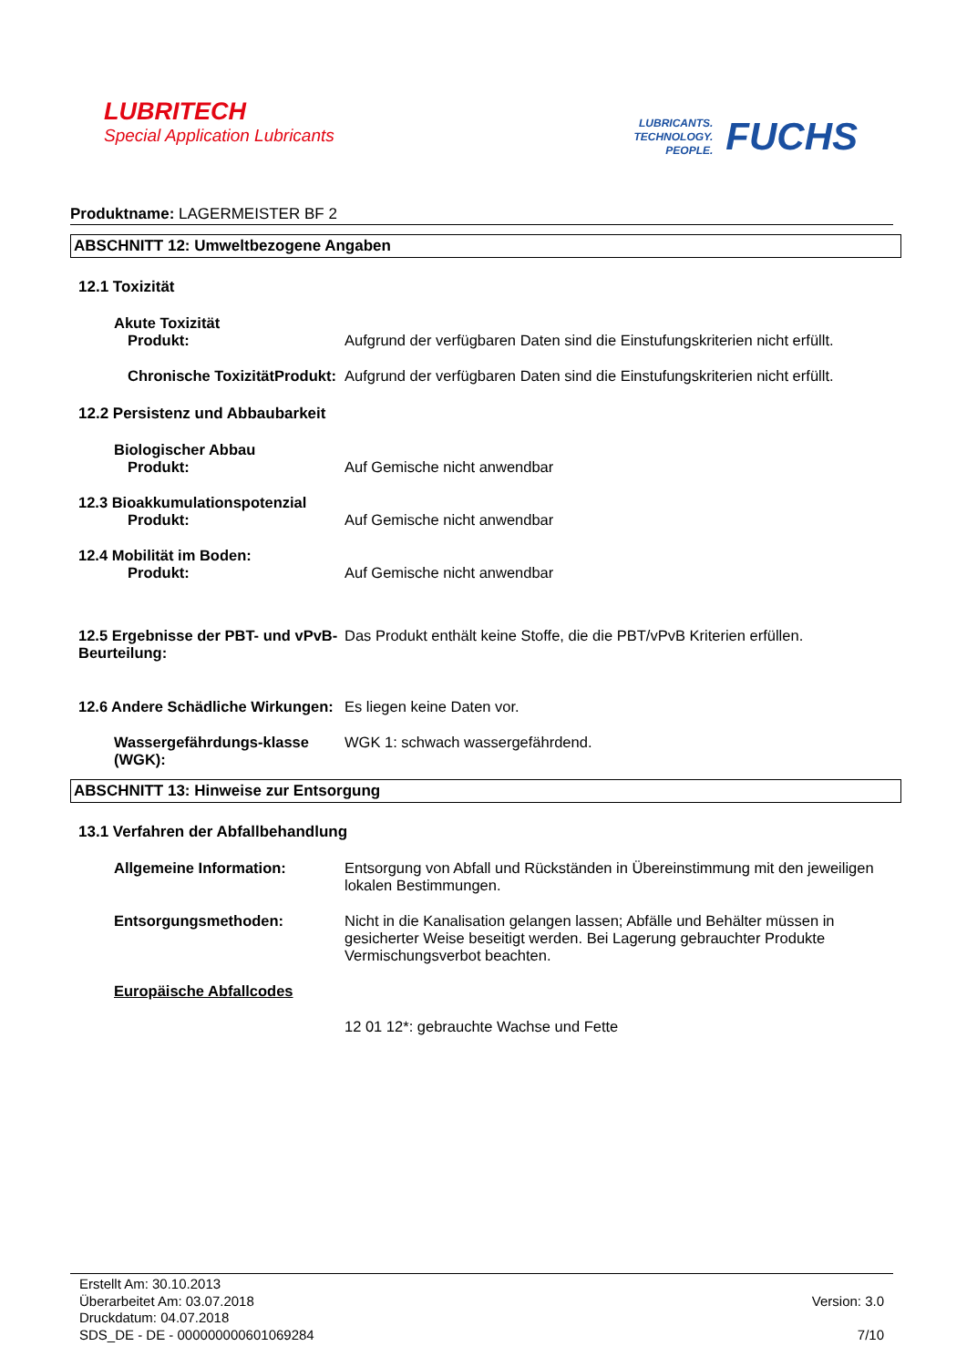LUBRITECH
Special Application Lubricants
LUBRICANTS.
TECHNOLOGY.
PEOPLE.
FUCHS
Produktname: LAGERMEISTER BF 2
ABSCHNITT 12: Umweltbezogene Angaben
12.1 Toxizität
Akute Toxizität
Produkt: Aufgrund der verfügbaren Daten sind die Einstufungskriterien nicht erfüllt.
Chronische ToxizitätProdukt:
Aufgrund der verfügbaren Daten sind die Einstufungskriterien nicht erfüllt.
12.2 Persistenz und Abbaubarkeit
Biologischer Abbau
Produkt: Auf Gemische nicht anwendbar
12.3 Bioakkumulationspotenzial
Produkt: Auf Gemische nicht anwendbar
12.4 Mobilität im Boden:
Produkt: Auf Gemische nicht anwendbar
12.5 Ergebnisse der PBT- und vPvB-Beurteilung:
Das Produkt enthält keine Stoffe, die die PBT/vPvB Kriterien erfüllen.
12.6 Andere Schädliche Wirkungen:
Es liegen keine Daten vor.
Wassergefährdungs-klasse (WGK):
WGK 1: schwach wassergefährdend.
ABSCHNITT 13: Hinweise zur Entsorgung
13.1 Verfahren der Abfallbehandlung
Allgemeine Information: Entsorgung von Abfall und Rückständen in Übereinstimmung mit den jeweiligen lokalen Bestimmungen.
Entsorgungsmethoden: Nicht in die Kanalisation gelangen lassen; Abfälle und Behälter müssen in gesicherter Weise beseitigt werden. Bei Lagerung gebrauchter Produkte Vermischungsverbot beachten.
Europäische Abfallcodes
12 01 12*: gebrauchte Wachse und Fette
Erstellt Am: 30.10.2013
Überarbeitet Am: 03.07.2018
Druckdatum: 04.07.2018
SDS_DE - DE - 000000000601069284
Version: 3.0
7/10